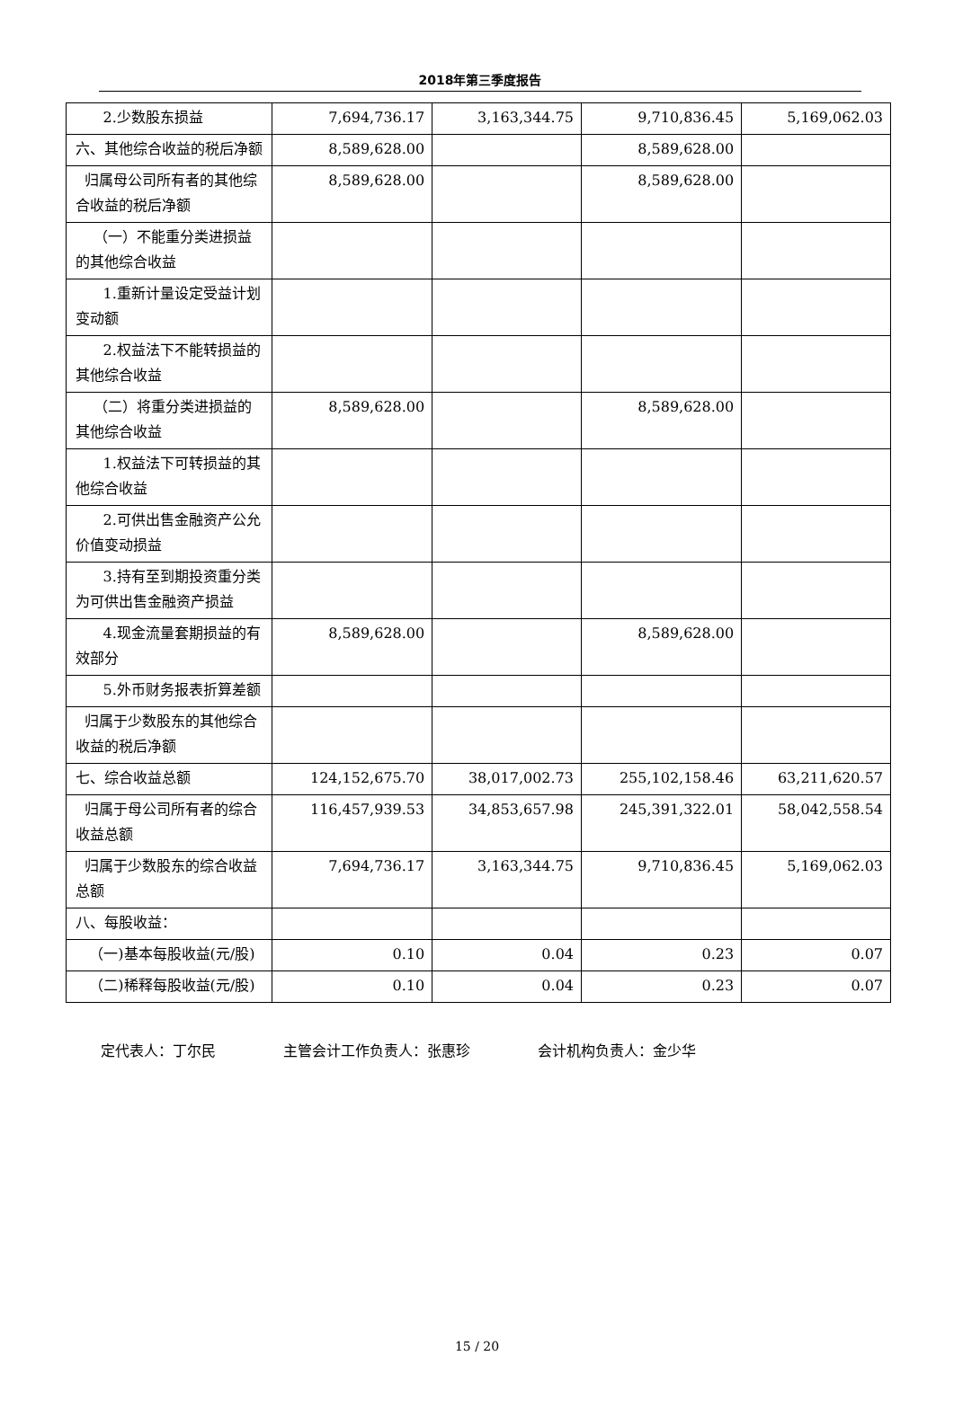2018年第三季度报告
| 2.少数股东损益 | 7,694,736.17 | 3,163,344.75 | 9,710,836.45 | 5,169,062.03 |
| 六、其他综合收益的税后净额 | 8,589,628.00 | | 8,589,628.00 | |
| 归属母公司所有者的其他综合收益的税后净额 | 8,589,628.00 | | 8,589,628.00 | |
| （一）不能重分类进损益的其他综合收益 | | | | |
| 1.重新计量设定受益计划变动额 | | | | |
| 2.权益法下不能转损益的其他综合收益 | | | | |
| （二）将重分类进损益的其他综合收益 | 8,589,628.00 | | 8,589,628.00 | |
| 1.权益法下可转损益的其他综合收益 | | | | |
| 2.可供出售金融资产公允价值变动损益 | | | | |
| 3.持有至到期投资重分类为可供出售金融资产损益 | | | | |
| 4.现金流量套期损益的有效部分 | 8,589,628.00 | | 8,589,628.00 | |
| 5.外币财务报表折算差额 | | | | |
| 归属于少数股东的其他综合收益的税后净额 | | | | |
| 七、综合收益总额 | 124,152,675.70 | 38,017,002.73 | 255,102,158.46 | 63,211,620.57 |
| 归属于母公司所有者的综合收益总额 | 116,457,939.53 | 34,853,657.98 | 245,391,322.01 | 58,042,558.54 |
| 归属于少数股东的综合收益总额 | 7,694,736.17 | 3,163,344.75 | 9,710,836.45 | 5,169,062.03 |
| 八、每股收益： | | | | |
| （一)基本每股收益(元/股) | 0.10 | 0.04 | 0.23 | 0.07 |
| （二)稀释每股收益(元/股) | 0.10 | 0.04 | 0.23 | 0.07 |
定代表人：丁尔民 主管会计工作负责人：张惠珍 会计机构负责人：金少华
15 / 20